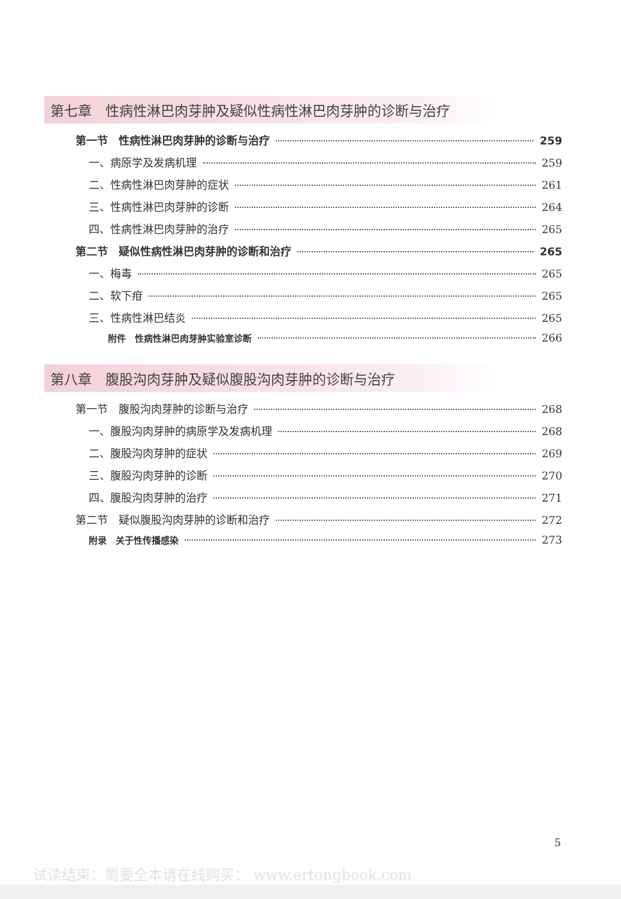第七章　性病性淋巴肉芽肿及疑似性病性淋巴肉芽肿的诊断与治疗
第一节　性病性淋巴肉芽肿的诊断与治疗 259
一、病原学及发病机理 259
二、性病性淋巴肉芽肿的症状 261
三、性病性淋巴肉芽肿的诊断 264
四、性病性淋巴肉芽肿的治疗 265
第二节　疑似性病性淋巴肉芽肿的诊断和治疗 265
一、梅毒 265
二、软下疳 265
三、性病性淋巴结炎 265
附件　性病性淋巴肉芽肿实验室诊断 266
第八章　腹股沟肉芽肿及疑似腹股沟肉芽肿的诊断与治疗
第一节　腹股沟肉芽肿的诊断与治疗 268
一、腹股沟肉芽肿的病原学及发病机理 268
二、腹股沟肉芽肿的症状 269
三、腹股沟肉芽肿的诊断 270
四、腹股沟肉芽肿的治疗 271
第二节　疑似腹股沟肉芽肿的诊断和治疗 272
附录　关于性传播感染 273
5
试读结束：需要全本请在线购买： www.ertongbook.com